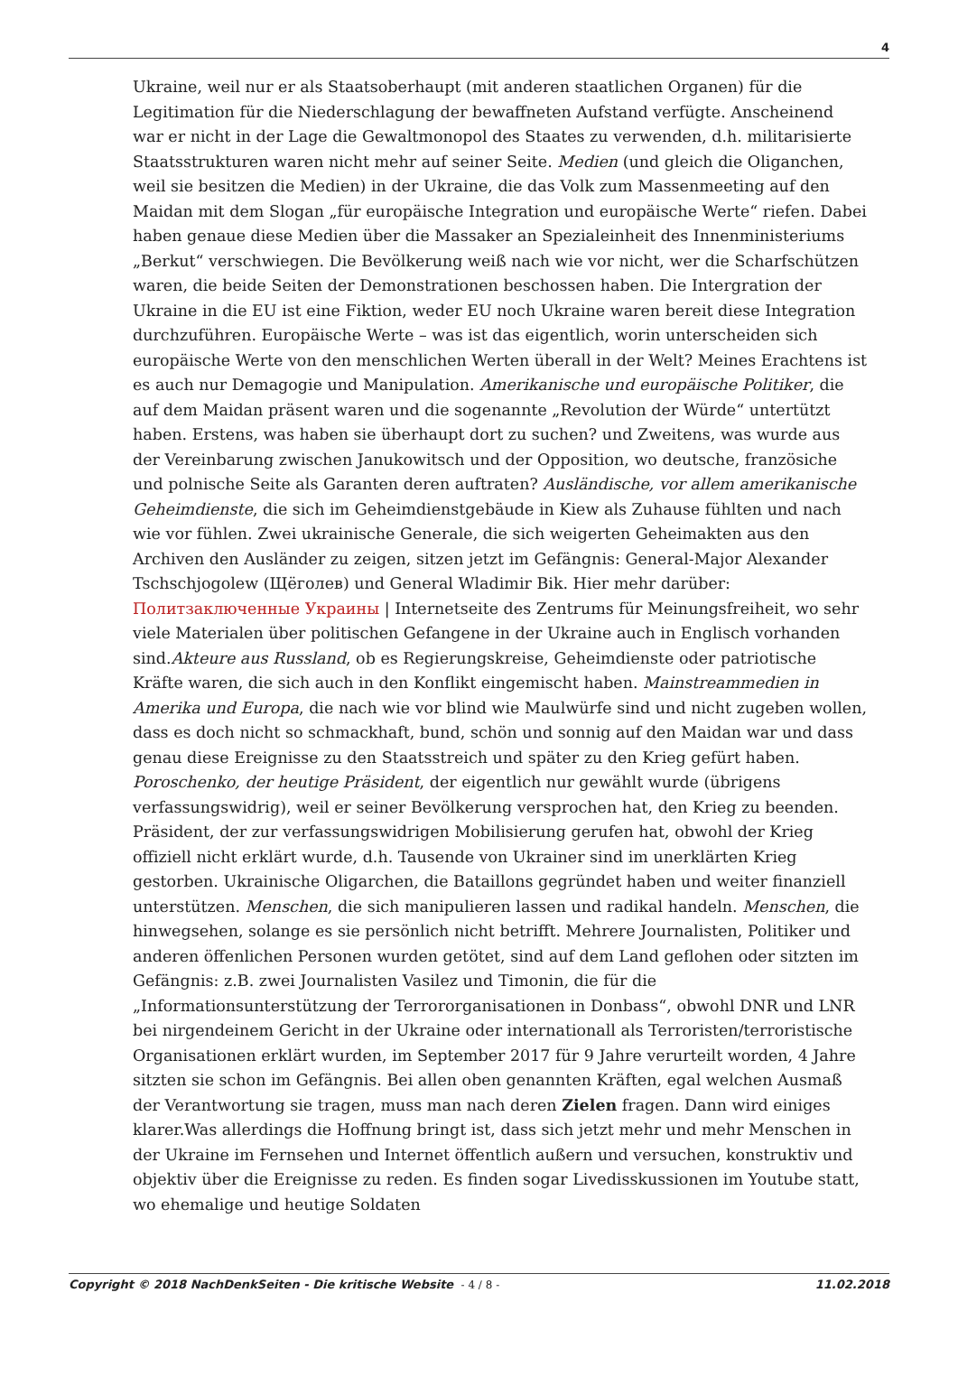4
Ukraine, weil nur er als Staatsoberhaupt (mit anderen staatlichen Organen) für die Legitimation für die Niederschlagung der bewaffneten Aufstand verfügte. Anscheinend war er nicht in der Lage die Gewaltmonopol des Staates zu verwenden, d.h. militarisierte Staatsstrukturen waren nicht mehr auf seiner Seite. Medien (und gleich die Oliganchen, weil sie besitzen die Medien) in der Ukraine, die das Volk zum Massenmeeting auf den Maidan mit dem Slogan „für europäische Integration und europäische Werte“ riefen. Dabei haben genaue diese Medien über die Massaker an Spezialeinheit des Innenministeriums „Berkut“ verschwiegen. Die Bevölkerung weiß nach wie vor nicht, wer die Scharfschützen waren, die beide Seiten der Demonstrationen beschossen haben. Die Intergration der Ukraine in die EU ist eine Fiktion, weder EU noch Ukraine waren bereit diese Integration durchzuführen. Europäische Werte – was ist das eigentlich, worin unterscheiden sich europäische Werte von den menschlichen Werten überall in der Welt? Meines Erachtens ist es auch nur Demagogie und Manipulation. Amerikanische und europäische Politiker, die auf dem Maidan präsent waren und die sogenannte „Revolution der Würde“ untertützt haben. Erstens, was haben sie überhaupt dort zu suchen? und Zweitens, was wurde aus der Vereinbarung zwischen Janukowitsch und der Opposition, wo deutsche, französiche und polnische Seite als Garanten deren auftraten? Ausländische, vor allem amerikanische Geheimdienste, die sich im Geheimdienstgebäude in Kiew als Zuhause fühlten und nach wie vor fühlen. Zwei ukrainische Generale, die sich weigerten Geheimakten aus den Archiven den Ausländer zu zeigen, sitzen jetzt im Gefängnis: General-Major Alexander Tschschjogolew (Щёголев) und General Wladimir Bik. Hier mehr darüber: Политзаключенные Украины | Internetseite des Zentrums für Meinungsfreiheit, wo sehr viele Materialen über politischen Gefangene in der Ukraine auch in Englisch vorhanden sind.Akteure aus Russland, ob es Regierungskreise, Geheimdienste oder patriotische Kräfte waren, die sich auch in den Konflikt eingemischt haben. Mainstreammedien in Amerika und Europa, die nach wie vor blind wie Maulwürfe sind und nicht zugeben wollen, dass es doch nicht so schmackhaft, bund, schön und sonnig auf den Maidan war und dass genau diese Ereignisse zu den Staatsstreich und später zu den Krieg gefürt haben. Poroschenko, der heutige Präsident, der eigentlich nur gewählt wurde (übrigens verfassungswidrig), weil er seiner Bevölkerung versprochen hat, den Krieg zu beenden.
Präsident, der zur verfassungswidrigen Mobilisierung gerufen hat, obwohl der Krieg offiziell nicht erklärt wurde, d.h. Tausende von Ukrainer sind im unerklärten Krieg gestorben. Ukrainische Oligarchen, die Bataillons gegründet haben und weiter finanziell unterstützen. Menschen, die sich manipulieren lassen und radikal handeln. Menschen, die hinwegsehen, solange es sie persönlich nicht betrifft. Mehrere Journalisten, Politiker und anderen öffenlichen Personen wurden getötet, sind auf dem Land geflohen oder sitzten im Gefängnis: z.B. zwei Journalisten Vasilez und Timonin, die für die „Informationsunterstützung der Terrororganisationen in Donbass“, obwohl DNR und LNR bei nirgendeinem Gericht in der Ukraine oder internationall als Terroristen/terroristische Organisationen erklärt wurden, im September 2017 für 9 Jahre verurteilt worden, 4 Jahre sitzten sie schon im Gefängnis. Bei allen oben genannten Kräften, egal welchen Ausmaß der Verantwortung sie tragen, muss man nach deren Zielen fragen. Dann wird einiges klarer.Was allerdings die Hoffnung bringt ist, dass sich jetzt mehr und mehr Menschen in der Ukraine im Fernsehen und Internet öffentlich außern und versuchen, konstruktiv und objektiv über die Ereignisse zu reden. Es finden sogar Livedisskussionen im Youtube statt, wo ehemalige und heutige Soldaten
Copyright © 2018 NachDenkSeiten - Die kritische Website - 4 / 8 - 11.02.2018